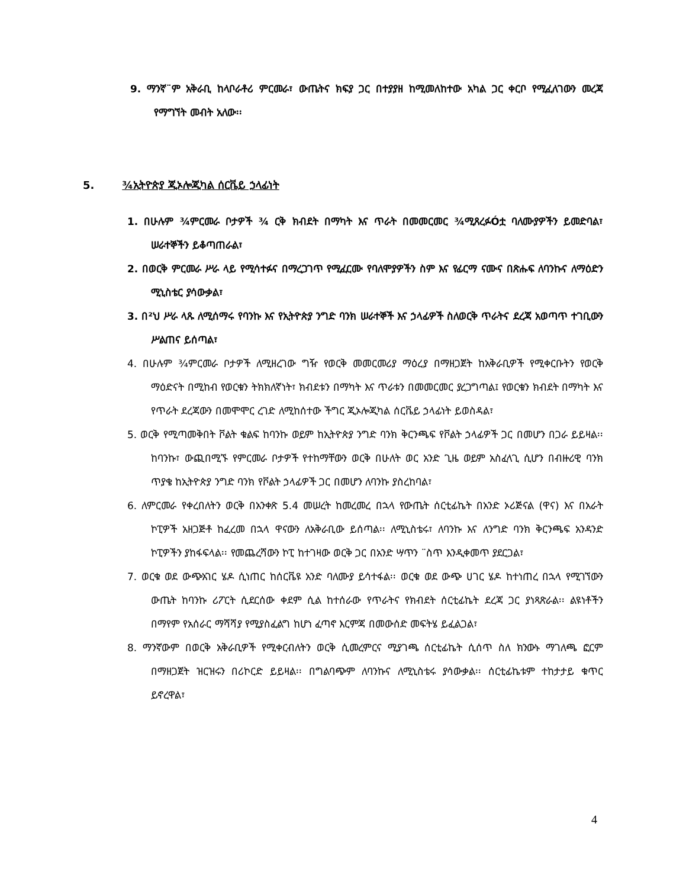9. ማንኛ¨ም አቅራቢ ከላቦራቶሪ ምርመራ፣ ውጤትና ክፍያ ጋር በተያያዘ ከሚመለከተው አካል ጋር ቀርቦ የሚፈለገውን መረጃ የማግኘት መብት አለው፡፡
5. ¾ኢትዮጵያ ጂኦሎጂካል ሰርቬይ ኃላፊነት
1. በሁሉም ¾ምርመራ ቦታዎች ¾ ርቅ ክብደት በማካት እና ጥራት በመመርመር ¾ሚጸረፉÓቷ ባለሙያዎችን ይመድባል፣ ሠራተኞችን ይቆጣጠራል፣
2. በወርቅ ምርመራ ሥራ ላይ የሚሳተፉና በማረጋገጥ የሚፈርሙ የባለሞያዎችን ስም እና የፊርማ ናሙና በጽሑፍ ለባንኩና ለማዕድን ሚኒስቴር ያሳውቃል፣
3. በ²ህ ሥራ ላጹ ለሚሰማሩ የባንኩ እና የኢትዮጵያ ንግድ ባንክ ሠራተኞች እና ኃላፊዎች ስለወርቅ ጥራትና ደረጃ አወጣጥ ተገቢውን ሥልጠና ይሰጣል፣
4. በሁሉም ¾ምርመራ ቦታዎች ለሚዘረገው ግዥ የወርቅ መመርመሪያ ማዕረያ በማዘጋጀት ከአቅራቢዎች የሚቀርቡትን የወርቅ ማዕድናት በሚከብ የወርቁን ትክክለኛነት፣ ክብደቱን በማካት እና ጥራቱን በመመርመር ያረጋግጣል፤ የወርቁን ክብደት በማካት እና የጥራት ደረጃውን በመሞሞር ረገድ ለሚከሰተው ችግር ጂኦሎጂካል ሰርቬይ ኃላፊነት ይወስዳል፣
5. ወርቅ የሚጣመቅበት ቮልት ቁልፍ ከባንኩ ወይም ከኢትዮጵያ ንግድ ባንክ ቅርንጫፍ የቮልት ኃላፊዎች ጋር በመሆን በጋራ ይይዛል፡፡ ከባንኩ፣ ውጪበሚኙ የምርመራ ቦታዎች የተከማቸውን ወርቅ በሁለት ወር አንድ ጊዜ ወይም አስፈላጊ ሲሆን በብዙሪዊ ባንክ ጥያቄ ከኢትዮጵያ ንግድ ባንክ የቮልት ኃላፊዎች ጋር በመሆን ለባንኩ ያስረከባል፣
6. ለምርመራ የቀረበለትን ወርቅ በአንቀጽ 5.4 መሠረት ከመረመረ በኋላ የውጤት ሰርቲፊኬት በአንድ ኦሪጅናል (ዋና) እና በአራት ኮፒዎች አዘጋጅቶ ከፈረመ በኋላ ዋናውን ለአቅራቢው ይሰጣል፡፡ ለሚኒስቴሩ፣ ለባንኩ እና ለንግድ ባንክ ቅርንጫፍ አንዳንድ ኮፒዎችን ያከፋፍላል፡፡ የመጨረሻውን ኮፒ ከተገዛው ወርቅ ጋር በአንድ ሣጥን ¨ስጥ እንዲቀመጥ ያደርጋል፣
7. ወርቁ ወደ ውጭአገር ሄዶ ሲነጠር ከሰርቬዩ አንድ ባለሙያ ይሳተፋል፡፡ ወርቁ ወደ ውጭ ሀገር ሄዶ ከተነጠረ በኋላ የሚገኘውን ውጤት ከባንኩ ሪፖርት ሲደርሰው ቀደም ሲል ከተሰራው የጥራትና የክብደት ሰርቲፊኬት ደረጃ ጋር ያነጻጽራል፡፡ ልዩነቶችን በማየም የአሰራር ማሻሻያ የሚያስፈልግ ከሆነ ፈጣኖ እርምጃ በመውሰድ መፍትሄ ይፈልጋል፣
8. ማንኛውም በወርቅ አቅራቢዎች የሚቀርብለትን ወርቅ ሲመረምርና ሚያገጫ ሰርቲፊኬት ሲሰጥ ስለ ክንውኑ ማገለጫ ፎርም በማዘጋጀት ዝርዝሩን በሪኮርድ ይይዛል፡፡ በግልባጭም ለባንኩና ለሚኒስቴሩ ያሳውቃል፡፡ ሰርቲፊኬቱም ተከታታይ ቁጥር ይኖረዋል፣
4